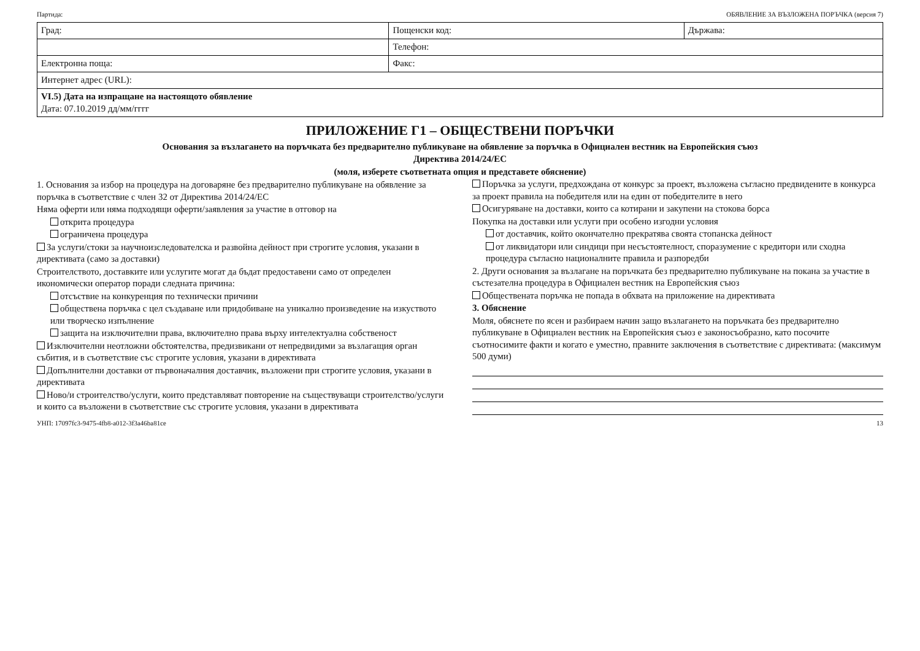Партида: ОБЯВЛЕНИЕ ЗА ВЪЗЛОЖЕНА ПОРЪЧКА (версия 7)
| Град: | Пощенски код: | Държава: |
| | Телефон: | |
| Електронна поща: | Факс: | |
| Интернет адрес (URL): | | |
| VI.5) Дата на изпращане на настоящото обявление Дата: 07.10.2019 дд/мм/гггг | | |
ПРИЛОЖЕНИЕ Г1 – ОБЩЕСТВЕНИ ПОРЪЧКИ
Основания за възлагането на поръчката без предварително публикуване на обявление за поръчка в Официален вестник на Европейския съюз
Директива 2014/24/ЕС
(моля, изберете съответната опция и представете обяснение)
1. Основания за избор на процедура на договаряне без предварително публикуване на обявление за поръчка в съответствие с член 32 от Директива 2014/24/ЕС
Няма оферти или няма подходящи оферти/заявления за участие в отговор на
открита процедура
ограничена процедура
За услуги/стоки за научноизследователска и развойна дейност при строгите условия, указани в директивата (само за доставки)
Строителството, доставките или услугите могат да бъдат предоставени само от определен икономически оператор поради следната причина:
отсъствие на конкуренция по технически причини
обществена поръчка с цел създаване или придобиване на уникално произведение на изкуството или творческо изпълнение
защита на изключителни права, включително права върху интелектуална собственост
Изключителни неотложни обстоятелства, предизвикани от непредвидими за възлагащия орган събития, и в съответствие със строгите условия, указани в директивата
Допълнителни доставки от първоначалния доставчик, възложени при строгите условия, указани в директивата
Ново/и строителство/услуги, които представляват повторение на съществуващи строителство/услуги и които са възложени в съответствие със строгите условия, указани в директивата
Поръчка за услуги, предхождана от конкурс за проект, възложена съгласно предвидените в конкурса за проект правила на победителя или на един от победителите в него
Осигуряване на доставки, които са котирани и закупени на стокова борса
Покупка на доставки или услуги при особено изгодни условия
от доставчик, който окончателно прекратява своята стопанска дейност
от ликвидатори или синдици при несъстоятелност, споразумение с кредитори или сходна процедура съгласно националните правила и разпоредби
2. Други основания за възлагане на поръчката без предварително публикуване на покана за участие в състезателна процедура в Официален вестник на Европейския съюз
Обществената поръчка не попада в обхвата на приложение на директивата
3. Обяснение
Моля, обяснете по ясен и разбираем начин защо възлагането на поръчката без предварително публикуване в Официален вестник на Европейския съюз е законосъобразно, като посочите съотносимите факти и когато е уместно, правните заключения в съответствие с директивата: (максимум 500 думи)
УНП: 17097fc3-9475-4fb8-a012-3f3a46ba81ce 13